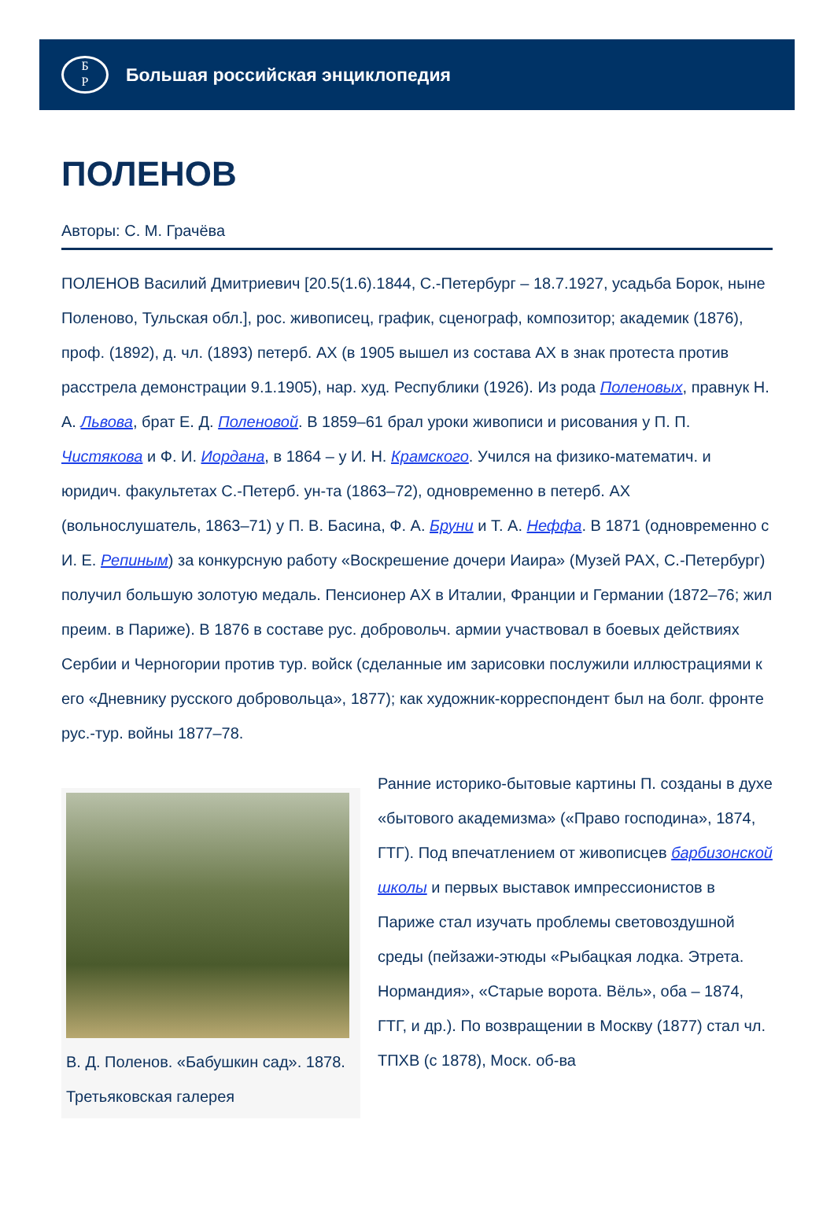Б
Р
Большая российская энциклопедия
ПОЛЕНОВ
Авторы: С. М. Грачёва
ПОЛЕНОВ Василий Дмитриевич [20.5(1.6).1844, С.-Петербург – 18.7.1927, усадьба Борок, ныне Поленово, Тульская обл.], рос. живописец, график, сценограф, композитор; академик (1876), проф. (1892), д. чл. (1893) петерб. АХ (в 1905 вышел из состава АХ в знак протеста против расстрела демонстрации 9.1.1905), нар. худ. Республики (1926). Из рода Поленовых, правнук Н. А. Львова, брат Е. Д. Поленовой. В 1859–61 брал уроки живописи и рисования у П. П. Чистякова и Ф. И. Иордана, в 1864 – у И. Н. Крамского. Учился на физико-математич. и юридич. факультетах С.-Петерб. ун-та (1863–72), одновременно в петерб. АХ (вольнослушатель, 1863–71) у П. В. Басина, Ф. А. Бруни и Т. А. Неффа. В 1871 (одновременно с И. Е. Репиным) за конкурсную работу «Воскрешение дочери Иаира» (Музей РАХ, С.-Петербург) получил большую золотую медаль. Пенсионер АХ в Италии, Франции и Германии (1872–76; жил преим. в Париже). В 1876 в составе рус. добровольч. армии участвовал в боевых действиях Сербии и Черногории против тур. войск (сделанные им зарисовки послужили иллюстрациями к его «Дневнику русского добровольца», 1877); как художник-корреспондент был на болг. фронте рус.-тур. войны 1877–78.
В. Д. Поленов. «Бабушкин сад». 1878. Третьяковская галерея
Ранние историко-бытовые картины П. созданы в духе «бытового академизма» («Право господина», 1874, ГТГ). Под впечатлением от живописцев барбизонской школы и первых выставок импрессионистов в Париже стал изучать проблемы световоздушной среды (пейзажи-этюды «Рыбацкая лодка. Этрета. Нормандия», «Старые ворота. Вёль», оба – 1874, ГТГ, и др.). По возвращении в Москву (1877) стал чл. ТПХВ (с 1878), Моск. об-ва